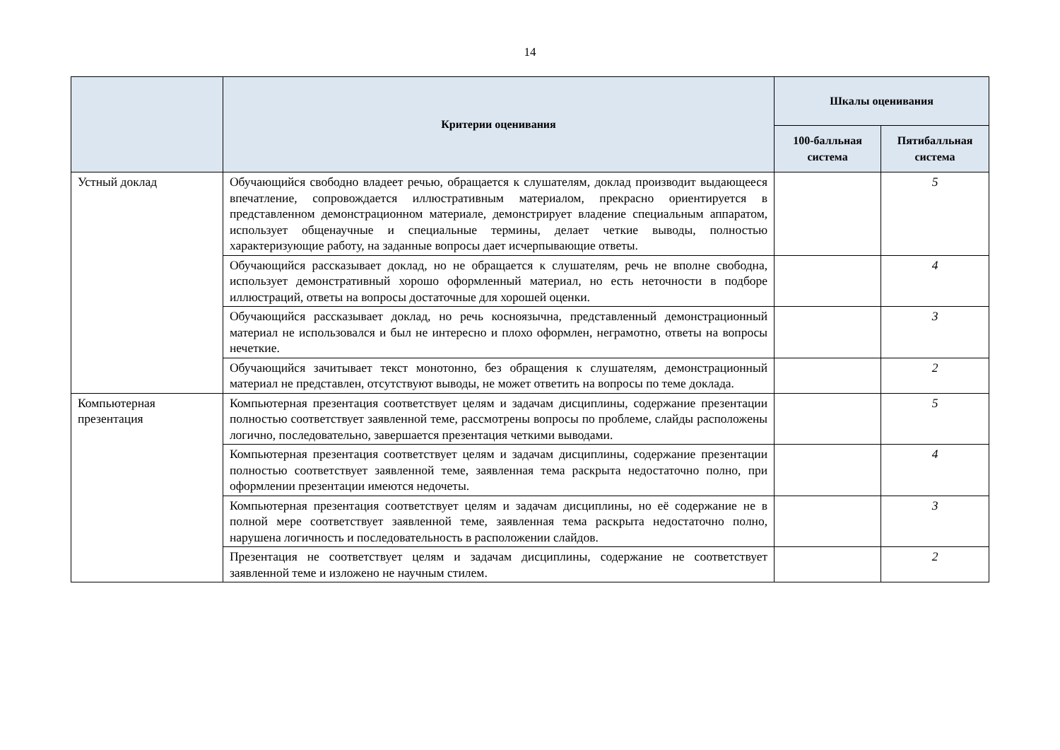14
| | Критерии оценивания | Шкалы оценивания | |
| --- | --- | --- | --- |
| | | 100-балльная система | Пятибалльная система |
| Устный доклад | Обучающийся свободно владеет речью, обращается к слушателям, доклад производит выдающееся впечатление, сопровождается иллюстративным материалом, прекрасно ориентируется в представленном демонстрационном материале, демонстрирует владение специальным аппаратом, использует общенаучные и специальные термины, делает четкие выводы, полностью характеризующие работу, на заданные вопросы дает исчерпывающие ответы. | | 5 |
| | Обучающийся рассказывает доклад, но не обращается к слушателям, речь не вполне свободна, использует демонстративный хорошо оформленный материал, но есть неточности в подборе иллюстраций, ответы на вопросы достаточные для хорошей оценки. | | 4 |
| | Обучающийся рассказывает доклад, но речь косноязычна, представленный демонстрационный материал не использовался и был не интересно и плохо оформлен, неграмотно, ответы на вопросы нечеткие. | | 3 |
| | Обучающийся зачитывает текст монотонно, без обращения к слушателям, демонстрационный материал не представлен, отсутствуют выводы, не может ответить на вопросы по теме доклада. | | 2 |
| Компьютерная презентация | Компьютерная презентация соответствует целям и задачам дисциплины, содержание презентации полностью соответствует заявленной теме, рассмотрены вопросы по проблеме, слайды расположены логично, последовательно, завершается презентация четкими выводами. | | 5 |
| | Компьютерная презентация соответствует целям и задачам дисциплины, содержание презентации полностью соответствует заявленной теме, заявленная тема раскрыта недостаточно полно, при оформлении презентации имеются недочеты. | | 4 |
| | Компьютерная презентация соответствует целям и задачам дисциплины, но её содержание не в полной мере соответствует заявленной теме, заявленная тема раскрыта недостаточно полно, нарушена логичность и последовательность в расположении слайдов. | | 3 |
| | Презентация не соответствует целям и задачам дисциплины, содержание не соответствует заявленной теме и изложено не научным стилем. | | 2 |